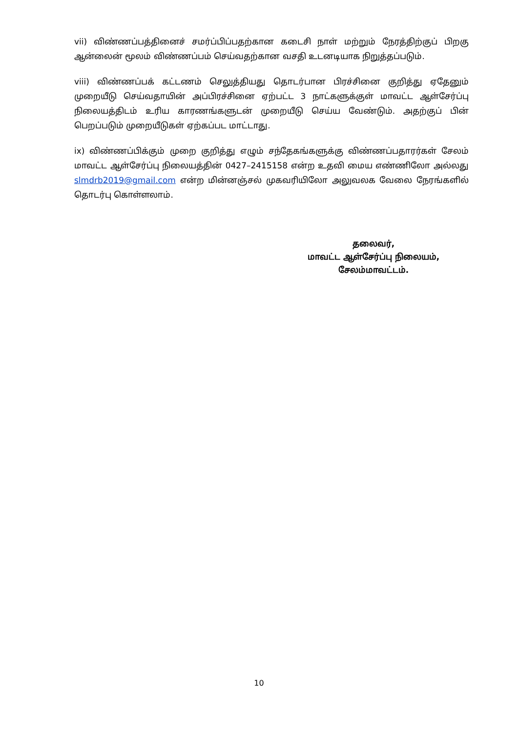vii) விண்ணப்பத்தினைச் சமர்ப்பிப்பதற்கான கடைசி நாள் மற்றும் நேரத்திற்குப் பிறகு ஆன்லைன் மூலம் விண்ணப்பம் செய்வதற்கான வசதி உடனடியாக நிறுத்தப்படும்.
viii) விண்ணப்பக் கட்டணம் செலுத்தியது தொடர்பான பிரச்சினை குறித்து ஏதேனும் முறையீடு செய்வதாயின் அப்பிரச்சினை ஏற்பட்ட 3 நாட்களுக்குள் மாவட்ட ஆள்சேர்ப்பு நிலையத்திடம் உரிய காரணங்களுடன் முறையீடு செய்ய வேண்டும். அதற்குப் பின் பெறப்படும் முறையீடுகள் ஏற்கப்பட மாட்டாது.
ix) விண்ணப்பிக்கும் முறை குறித்து எழும் சந்தேகங்களுக்கு விண்ணப்பதாரர்கள் சேலம் மாவட்ட ஆள்சேர்ப்பு நிலையத்தின் 0427–2415158 என்ற உதவி மைய எண்ணிலோ அல்லது slmdrb2019@gmail.com என்ற மின்னஞ்சல் முகவரியிலோ அலுவலக வேலை நேரங்களில் தொடர்பு கொள்ளலாம்.
தலைவர்,
மாவட்ட ஆள்சேர்ப்பு நிலையம்,
சேலம்மாவட்டம்.
10